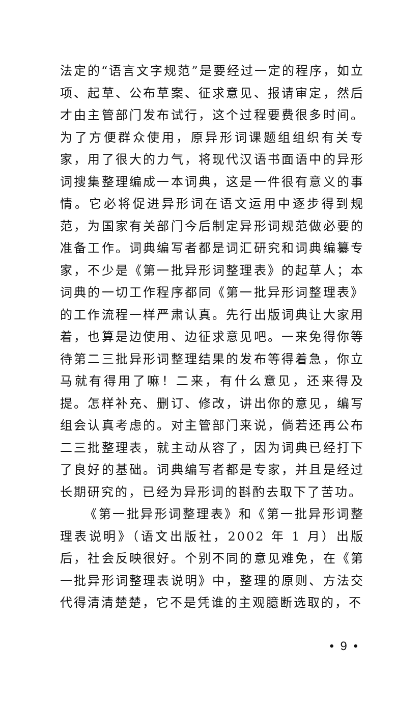法定的“语言文字规范”是要经过一定的程序，如立项、起草、公布草案、征求意见、报请审定，然后才由主管部门发布试行，这个过程要费很多时间。为了方便群众使用，原异形词课题组组织有关专家，用了很大的力气，将现代汉语书面语中的异形词搜集整理编成一本词典，这是一件很有意义的事情。它必将促进异形词在语文运用中逐步得到规范，为国家有关部门今后制定异形词规范做必要的准备工作。词典编写者都是词汇研究和词典编纂专家，不少是《第一批异形词整理表》的起草人；本词典的一切工作程序都同《第一批异形词整理表》的工作流程一样严肃认真。先行出版词典让大家用着，也算是边使用、边征求意见吧。一来免得你等待第二三批异形词整理结果的发布等得着急，你立马就有得用了嘛！二来，有什么意见，还来得及提。怎样补充、删订、修改，讲出你的意见，编写组会认真考虑的。对主管部门来说，倘若还再公布二三批整理表，就主动从容了，因为词典已经打下了良好的基础。词典编写者都是专家，并且是经过长期研究的，已经为异形词的斟酌去取下了苦功。
《第一批异形词整理表》和《第一批异形词整理表说明》（语文出版社，2002 年 1 月）出版后，社会反映很好。个别不同的意见难免，在《第一批异形词整理表说明》中，整理的原则、方法交代得清清楚楚，它不是凭谁的主观臆断选取的，不
• 9 •